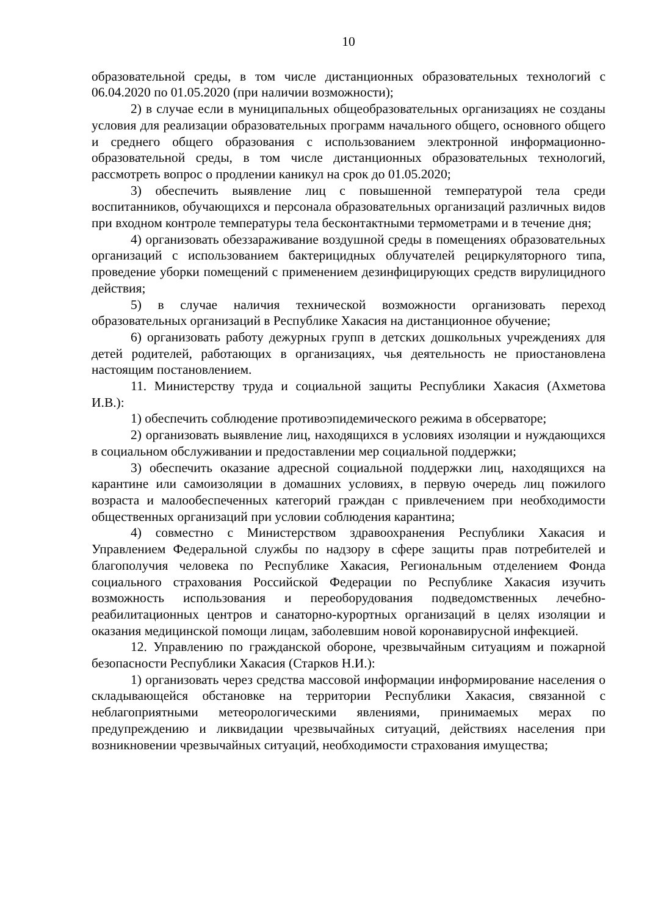10
образовательной среды, в том числе дистанционных образовательных технологий с 06.04.2020 по 01.05.2020 (при наличии возможности);
2) в случае если в муниципальных общеобразовательных организациях не созданы условия для реализации образовательных программ начального общего, основного общего и среднего общего образования с использованием электронной информационно-образовательной среды, в том числе дистанционных образовательных технологий, рассмотреть вопрос о продлении каникул на срок до 01.05.2020;
3) обеспечить выявление лиц с повышенной температурой тела среди воспитанников, обучающихся и персонала образовательных организаций различных видов при входном контроле температуры тела бесконтактными термометрами и в течение дня;
4) организовать обеззараживание воздушной среды в помещениях образовательных организаций с использованием бактерицидных облучателей рециркуляторного типа, проведение уборки помещений с применением дезинфицирующих средств вирулицидного действия;
5) в случае наличия технической возможности организовать переход образовательных организаций в Республике Хакасия на дистанционное обучение;
6) организовать работу дежурных групп в детских дошкольных учреждениях для детей родителей, работающих в организациях, чья деятельность не приостановлена настоящим постановлением.
11. Министерству труда и социальной защиты Республики Хакасия (Ахметова И.В.):
1) обеспечить соблюдение противоэпидемического режима в обсерваторе;
2) организовать выявление лиц, находящихся в условиях изоляции и нуждающихся в социальном обслуживании и предоставлении мер социальной поддержки;
3) обеспечить оказание адресной социальной поддержки лиц, находящихся на карантине или самоизоляции в домашних условиях, в первую очередь лиц пожилого возраста и малообеспеченных категорий граждан с привлечением при необходимости общественных организаций при условии соблюдения карантина;
4) совместно с Министерством здравоохранения Республики Хакасия и Управлением Федеральной службы по надзору в сфере защиты прав потребителей и благополучия человека по Республике Хакасия, Региональным отделением Фонда социального страхования Российской Федерации по Республике Хакасия изучить возможность использования и переоборудования подведомственных лечебно-реабилитационных центров и санаторно-курортных организаций в целях изоляции и оказания медицинской помощи лицам, заболевшим новой коронавирусной инфекцией.
12. Управлению по гражданской обороне, чрезвычайным ситуациям и пожарной безопасности Республики Хакасия (Старков Н.И.):
1) организовать через средства массовой информации информирование населения о складывающейся обстановке на территории Республики Хакасия, связанной с неблагоприятными метеорологическими явлениями, принимаемых мерах по предупреждению и ликвидации чрезвычайных ситуаций, действиях населения при возникновении чрезвычайных ситуаций, необходимости страхования имущества;